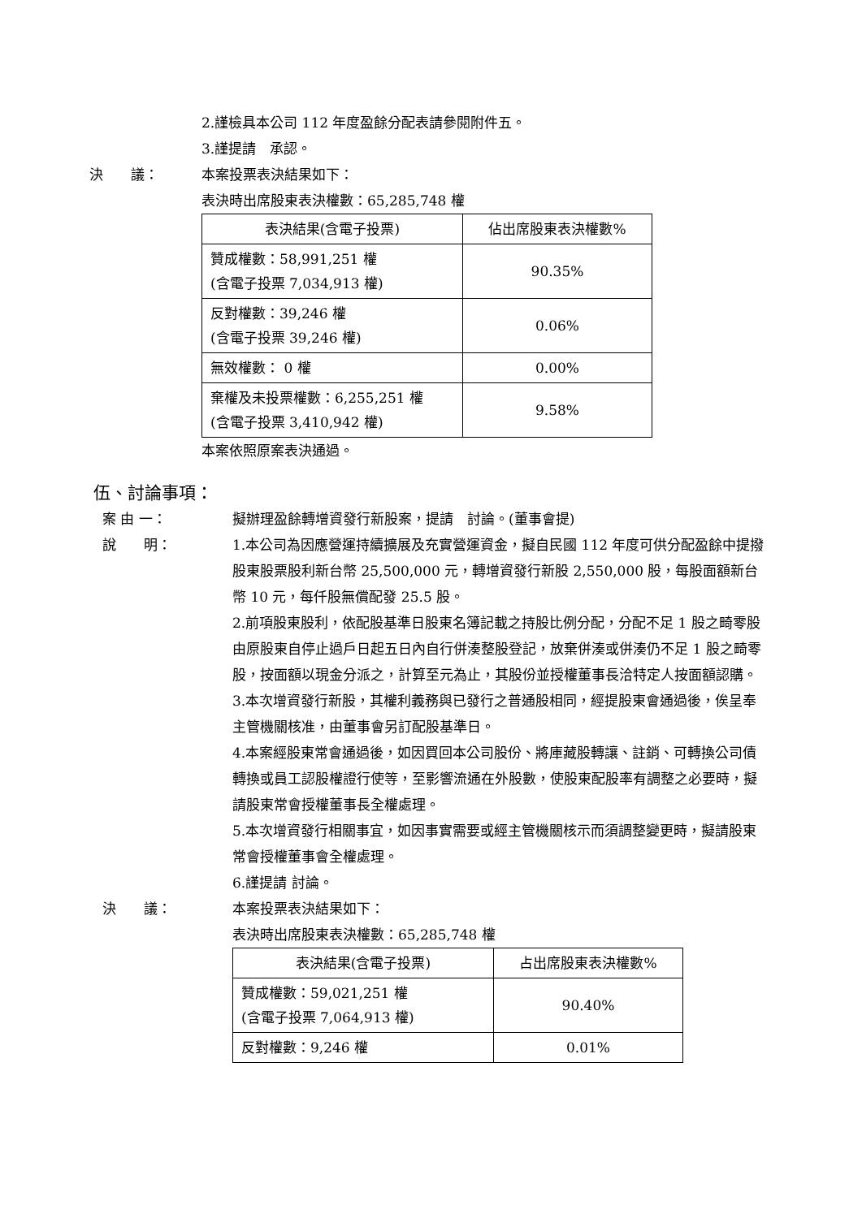2.謹檢具本公司 112 年度盈餘分配表請參閱附件五。
3.謹提請　承認。
決　　議： 本案投票表決結果如下：
表決時出席股東表決權數：65,285,748 權
| 表決結果(含電子投票) | 佔出席股東表決權數% |
| --- | --- |
| 贊成權數：58,991,251 權 (含電子投票 7,034,913 權) | 90.35% |
| 反對權數：39,246 權 (含電子投票 39,246 權) | 0.06% |
| 無效權數： 0 權 | 0.00% |
| 棄權及未投票權數：6,255,251 權 (含電子投票 3,410,942 權) | 9.58% |
本案依照原案表決通過。
伍、討論事項：
案 由 一： 擬辦理盈餘轉增資發行新股案，提請　討論。(董事會提)
說　　明： 1.本公司為因應營運持續擴展及充實營運資金，擬自民國 112 年度可供分配盈餘中提撥股東股票股利新台幣 25,500,000 元，轉增資發行新股 2,550,000 股，每股面額新台幣 10 元，每仟股無償配發 25.5 股。
2.前項股東股利，依配股基準日股東名簿記載之持股比例分配，分配不足 1 股之畸零股由原股東自停止過戶日起五日內自行併湊整股登記，放棄併湊或併湊仍不足 1 股之畸零股，按面額以現金分派之，計算至元為止，其股份並授權董事長洽特定人按面額認購。
3.本次增資發行新股，其權利義務與已發行之普通股相同，經提股東會通過後，俟呈奉主管機關核准，由董事會另訂配股基準日。
4.本案經股東常會通過後，如因買回本公司股份、將庫藏股轉讓、註銷、可轉換公司債轉換或員工認股權證行使等，至影響流通在外股數，使股東配股率有調整之必要時，擬請股東常會授權董事長全權處理。
5.本次增資發行相關事宜，如因事實需要或經主管機關核示而須調整變更時，擬請股東常會授權董事會全權處理。
6.謹提請 討論。
決　　議： 本案投票表決結果如下：
表決時出席股東表決權數：65,285,748 權
| 表決結果(含電子投票) | 占出席股東表決權數% |
| --- | --- |
| 贊成權數：59,021,251 權 (含電子投票 7,064,913 權) | 90.40% |
| 反對權數：9,246 權 | 0.01% |